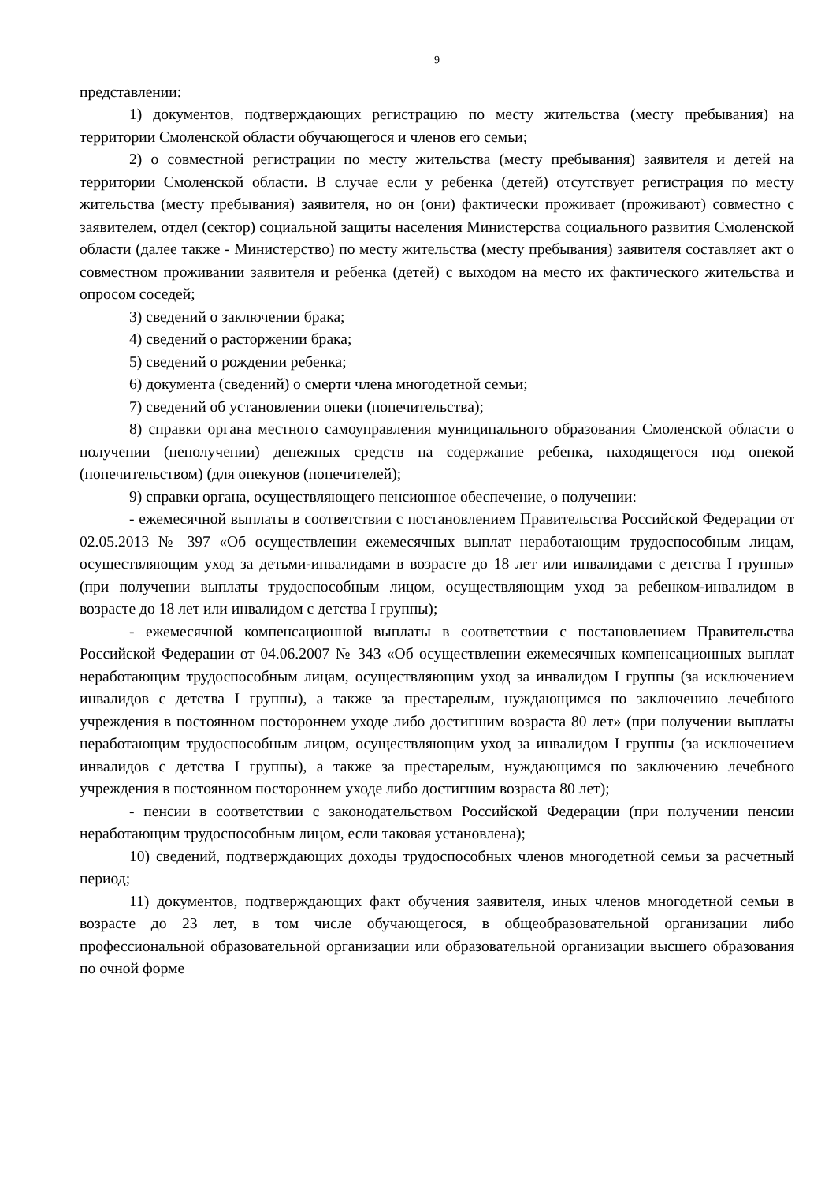9
представлении:
1) документов, подтверждающих регистрацию по месту жительства (месту пребывания) на территории Смоленской области обучающегося и членов его семьи;
2) о совместной регистрации по месту жительства (месту пребывания) заявителя и детей на территории Смоленской области. В случае если у ребенка (детей) отсутствует регистрация по месту жительства (месту пребывания) заявителя, но он (они) фактически проживает (проживают) совместно с заявителем, отдел (сектор) социальной защиты населения Министерства социального развития Смоленской области (далее также - Министерство) по месту жительства (месту пребывания) заявителя составляет акт о совместном проживании заявителя и ребенка (детей) с выходом на место их фактического жительства и опросом соседей;
3) сведений о заключении брака;
4) сведений о расторжении брака;
5) сведений о рождении ребенка;
6) документа (сведений) о смерти члена многодетной семьи;
7) сведений об установлении опеки (попечительства);
8) справки органа местного самоуправления муниципального образования Смоленской области о получении (неполучении) денежных средств на содержание ребенка, находящегося под опекой (попечительством) (для опекунов (попечителей);
9) справки органа, осуществляющего пенсионное обеспечение, о получении:
- ежемесячной выплаты в соответствии с постановлением Правительства Российской Федерации от 02.05.2013 № 397 «Об осуществлении ежемесячных выплат неработающим трудоспособным лицам, осуществляющим уход за детьми-инвалидами в возрасте до 18 лет или инвалидами с детства I группы» (при получении выплаты трудоспособным лицом, осуществляющим уход за ребенком-инвалидом в возрасте до 18 лет или инвалидом с детства I группы);
- ежемесячной компенсационной выплаты в соответствии с постановлением Правительства Российской Федерации от 04.06.2007 № 343 «Об осуществлении ежемесячных компенсационных выплат неработающим трудоспособным лицам, осуществляющим уход за инвалидом I группы (за исключением инвалидов с детства I группы), а также за престарелым, нуждающимся по заключению лечебного учреждения в постоянном постороннем уходе либо достигшим возраста 80 лет» (при получении выплаты неработающим трудоспособным лицом, осуществляющим уход за инвалидом I группы (за исключением инвалидов с детства I группы), а также за престарелым, нуждающимся по заключению лечебного учреждения в постоянном постороннем уходе либо достигшим возраста 80 лет);
- пенсии в соответствии с законодательством Российской Федерации (при получении пенсии неработающим трудоспособным лицом, если таковая установлена);
10) сведений, подтверждающих доходы трудоспособных членов многодетной семьи за расчетный период;
11) документов, подтверждающих факт обучения заявителя, иных членов многодетной семьи в возрасте до 23 лет, в том числе обучающегося, в общеобразовательной организации либо профессиональной образовательной организации или образовательной организации высшего образования по очной форме